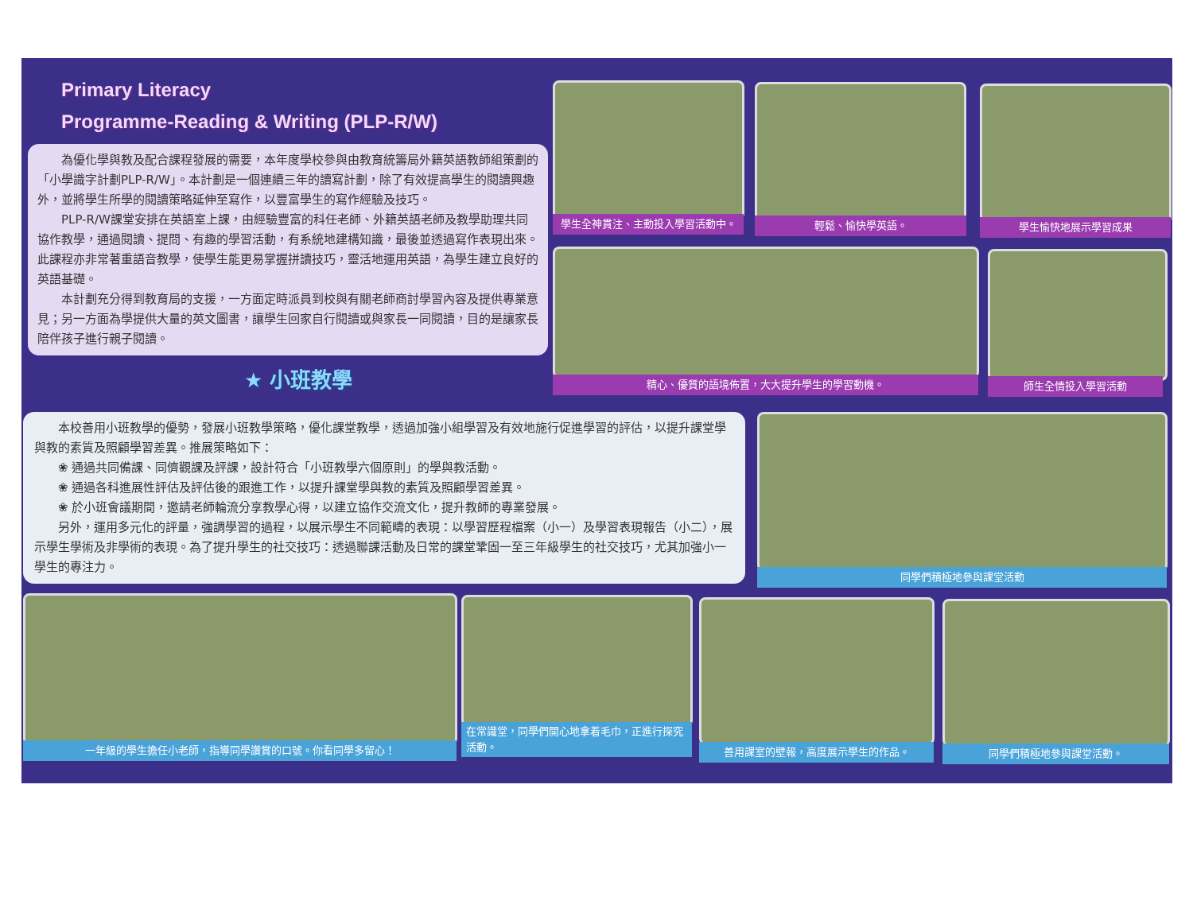Primary Literacy
Programme-Reading & Writing (PLP-R/W)
為優化學與教及配合課程發展的需要，本年度學校參與由教育統籌局外籍英語教師組策劃的「小學識字計劃PLP-R/W」。本計劃是一個連續三年的讀寫計劃，除了有效提高學生的閱讀興趣外，並將學生所學的閱讀策略延伸至寫作，以豐富學生的寫作經驗及技巧。
PLP-R/W課堂安排在英語室上課，由經驗豐富的科任老師、外籍英語老師及教學助理共同協作教學，通過閱讀、提問、有趣的學習活動，有系統地建構知識，最後並透過寫作表現出來。此課程亦非常著重語音教學，使學生能更易掌握拼讀技巧，靈活地運用英語，為學生建立良好的英語基礎。
本計劃充分得到教育局的支援，一方面定時派員到校與有關老師商討學習內容及提供專業意見；另一方面為學提供大量的英文圖書，讓學生回家自行閱讀或與家長一同閱讀，目的是讓家長陪伴孩子進行親子閱讀。
★ 小班教學
本校善用小班教學的優勢，發展小班教學策略，優化課堂教學，透過加強小組學習及有效地施行促進學習的評估，以提升課堂學與教的素質及照顧學習差異。推展策略如下：
❀ 通過共同備課、同儕觀課及評課，設計符合「小班教學六個原則」的學與教活動。
❀ 通過各科進展性評估及評估後的跟進工作，以提升課堂學與教的素質及照顧學習差異。
❀ 於小班會議期間，邀請老師輪流分享教學心得，以建立協作交流文化，提升教師的專業發展。
另外，運用多元化的評量，強調學習的過程，以展示學生不同範疇的表現：以學習歷程檔案（小一）及學習表現報告（小二），展示學生學術及非學術的表現。為了提升學生的社交技巧：透過聯課活動及日常的課堂鞏固一至三年級學生的社交技巧，尤其加強小一學生的專注力。
學生全神貫注、主動投入學習活動中。 輕鬆、愉快學英語。 學生愉快地展示學習成果
精心、優質的語境佈置，大大提升學生的學習動機。 師生全情投入學習活動
同學們積極地參與課堂活動
一年級的學生擔任小老師，指導同學讚賞的口號。你看同學多留心！
在常識堂，同學們開心地拿着毛巾，正進行探究活動。
善用課室的壁報，高度展示學生的作品。 同學們積極地參與課堂活動。